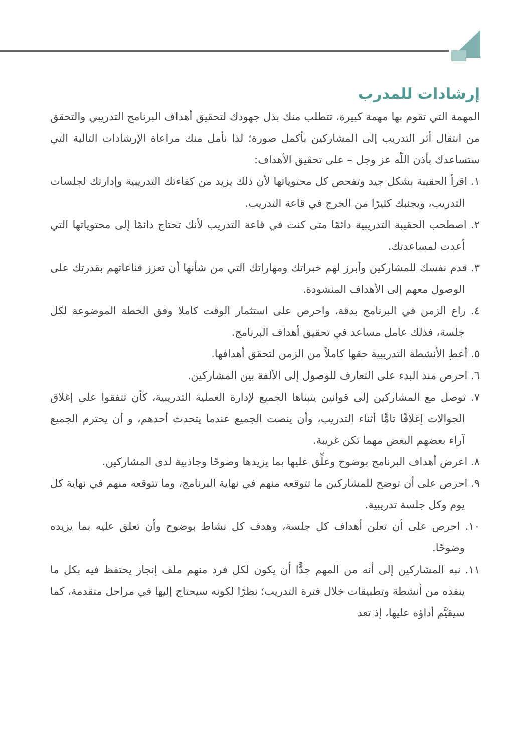إرشادات للمدرب
المهمة التي تقوم بها مهمة كبيرة، تتطلب منك بذل جهودك لتحقيق أهداف البرنامج التدريبي والتحقق من انتقال أثر التدريب إلى المشاركين بأكمل صورة؛ لذا نأمل منك مراعاة الإرشادات التالية التي ستساعدك بأذن اللّه عز وجل – على تحقيق الأهداف:
١. اقرأ الحقيبة بشكل جيد وتفحص كل محتوياتها لأن ذلك يزيد من كفاءتك التدريبية وإدارتك لجلسات التدريب، ويجنبك كثيرًا من الحرج في قاعة التدريب.
٢. اصطحب الحقيبة التدريبية دائمًا متى كنت في قاعة التدريب لأنك تحتاج دائمًا إلى محتوياتها التي أعدت لمساعدتك.
٣. قدم نفسك للمشاركين وأبرز لهم خبراتك ومهاراتك التي من شأنها أن تعزز قناعاتهم بقدرتك على الوصول معهم إلى الأهداف المنشودة.
٤. راع الزمن في البرنامج بدقة، واحرص على استثمار الوقت كاملا وفق الخطة الموضوعة لكل جلسة، فذلك عامل مساعد في تحقيق أهداف البرنامج.
٥. أعطِ الأنشطة التدريبية حقها كاملاً من الزمن لتحقق أهدافها.
٦. احرص منذ البدء على التعارف للوصول إلى الألفة بين المشاركين.
٧. توصل مع المشاركين إلى قوانين يتبناها الجميع لإدارة العملية التدريبية، كأن تتفقوا على إغلاق الجوالات إغلاقًا تامًّا أثناء التدريب، وأن ينصت الجميع عندما يتحدث أحدهم، و أن يحترم الجميع آراء بعضهم البعض مهما تكن غريبة.
٨. اعرض أهداف البرنامج بوضوح وعلِّق عليها بما يزيدها وضوحًا وجاذبية لدى المشاركين.
٩. احرص على أن توضح للمشاركين ما تتوقعه منهم في نهاية البرنامج، وما تتوقعه منهم في نهاية كل يوم وكل جلسة تدريبية.
١٠. احرص على أن تعلن أهداف كل جلسة، وهدف كل نشاط بوضوح وأن تعلق عليه بما يزيده وضوحًا.
١١. نبه المشاركين إلى أنه من المهم جدًّا أن يكون لكل فرد منهم ملف إنجاز يحتفظ فيه بكل ما ينفذه من أنشطة وتطبيقات خلال فترة التدريب؛ نظرًا لكونه سيحتاج إليها في مراحل متقدمة، كما سيقيَّم أداؤه عليها، إذ تعد